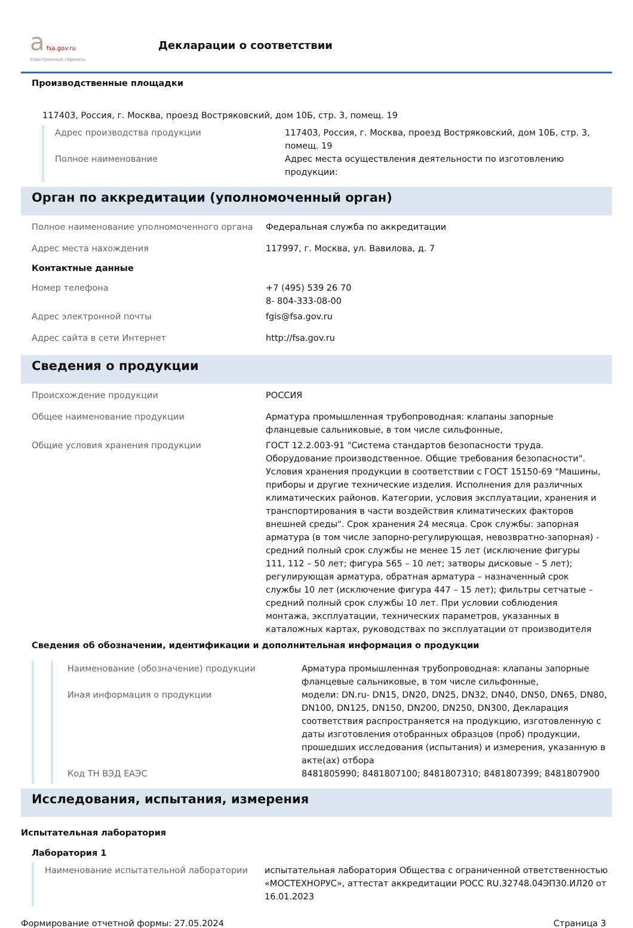а fsa.gov.ru
электронные сервисы
Декларации о соответствии
Производственные площадки
117403, Россия, г. Москва, проезд Востряковский, дом 10Б, стр. 3, помещ. 19
Адрес производства продукции 117403, Россия, г. Москва, проезд Востряковский, дом 10Б, стр. 3, помещ. 19
Полное наименование Адрес места осуществления деятельности по изготовлению продукции:
Орган по аккредитации (уполномоченный орган)
Полное наименование уполномоченного органа Федеральная служба по аккредитации
Адрес места нахождения 117997, г. Москва, ул. Вавилова, д. 7
Контактные данные
Номер телефона +7 (495) 539 26 70
8- 804-333-08-00
Адрес электронной почты fgis@fsa.gov.ru
Адрес сайта в сети Интернет http://fsa.gov.ru
Сведения о продукции
Происхождение продукции РОССИЯ
Общее наименование продукции Арматура промышленная трубопроводная: клапаны запорные фланцевые сальниковые, в том числе сильфонные,
Общие условия хранения продукции ГОСТ 12.2.003-91 "Система стандартов безопасности труда. Оборудование производственное. Общие требования безопасности". Условия хранения продукции в соответствии с ГОСТ 15150-69 "Машины, приборы и другие технические изделия. Исполнения для различных климатических районов. Категории, условия эксплуатации, хранения и транспортирования в части воздействия климатических факторов внешней среды". Срок хранения 24 месяца. Срок службы: запорная арматура (в том числе запорно-регулирующая, невозвратно-запорная) - средний полный срок службы не менее 15 лет (исключение фигуры 111, 112 – 50 лет; фигура 565 – 10 лет; затворы дисковые – 5 лет); регулирующая арматура, обратная арматура – назначенный срок службы 10 лет (исключение фигура 447 – 15 лет); фильтры сетчатые – средний полный срок службы 10 лет. При условии соблюдения монтажа, эксплуатации, технических параметров, указанных в каталожных картах, руководствах по эксплуатации от производителя
Сведения об обозначении, идентификации и дополнительная информация о продукции
Наименование (обозначение) продукции Арматура промышленная трубопроводная: клапаны запорные фланцевые сальниковые, в том числе сильфонные,
Иная информация о продукции модели: DN.ru- DN15, DN20, DN25, DN32, DN40, DN50, DN65, DN80, DN100, DN125, DN150, DN200, DN250, DN300, Декларация соответствия распространяется на продукцию, изготовленную с даты изготовления отобранных образцов (проб) продукции, прошедших исследования (испытания) и измерения, указанную в акте(ах) отбора
Код ТН ВЭД ЕАЭС 8481805990; 8481807100; 8481807310; 8481807399; 8481807900
Исследования, испытания, измерения
Испытательная лаборатория
Лаборатория 1
Наименование испытательной лаборатории испытательная лаборатория Общества с ограниченной ответственностью «МОСТЕХНОРУС», аттестат аккредитации РОСС RU.32748.04ЭП30.ИЛ20 от 16.01.2023
Формирование отчетной формы: 27.05.2024 Страница 3